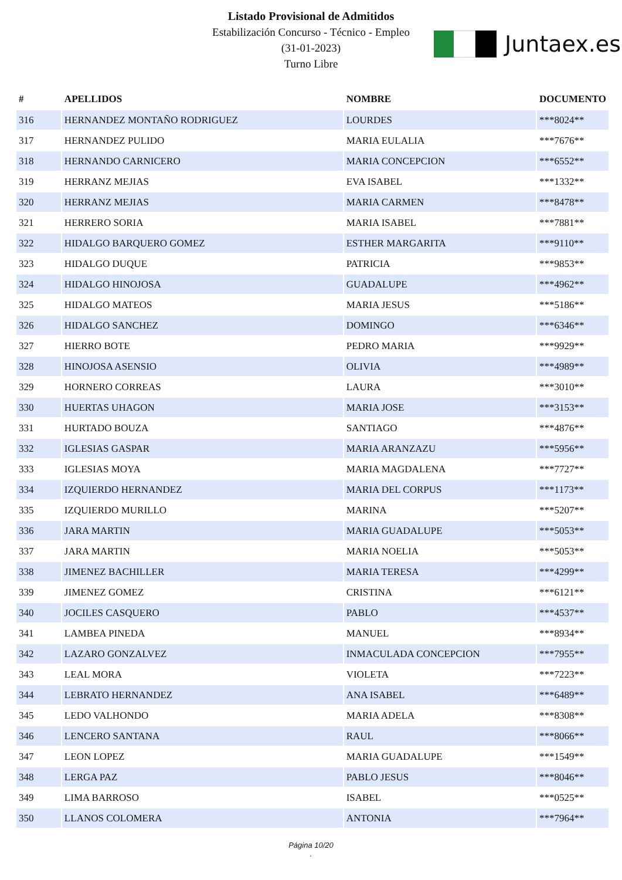Listado Provisional de Admitidos
Estabilización Concurso - Técnico - Empleo
(31-01-2023)
Turno Libre
Juntaex.es
| # | APELLIDOS | NOMBRE | DOCUMENTO |
| --- | --- | --- | --- |
| 316 | HERNANDEZ MONTAÑO RODRIGUEZ | LOURDES | ***8024** |
| 317 | HERNANDEZ PULIDO | MARIA EULALIA | ***7676** |
| 318 | HERNANDO CARNICERO | MARIA CONCEPCION | ***6552** |
| 319 | HERRANZ MEJIAS | EVA ISABEL | ***1332** |
| 320 | HERRANZ MEJIAS | MARIA CARMEN | ***8478** |
| 321 | HERRERO SORIA | MARIA ISABEL | ***7881** |
| 322 | HIDALGO BARQUERO GOMEZ | ESTHER MARGARITA | ***9110** |
| 323 | HIDALGO DUQUE | PATRICIA | ***9853** |
| 324 | HIDALGO HINOJOSA | GUADALUPE | ***4962** |
| 325 | HIDALGO MATEOS | MARIA JESUS | ***5186** |
| 326 | HIDALGO SANCHEZ | DOMINGO | ***6346** |
| 327 | HIERRO BOTE | PEDRO MARIA | ***9929** |
| 328 | HINOJOSA ASENSIO | OLIVIA | ***4989** |
| 329 | HORNERO CORREAS | LAURA | ***3010** |
| 330 | HUERTAS UHAGON | MARIA JOSE | ***3153** |
| 331 | HURTADO BOUZA | SANTIAGO | ***4876** |
| 332 | IGLESIAS GASPAR | MARIA ARANZAZU | ***5956** |
| 333 | IGLESIAS MOYA | MARIA MAGDALENA | ***7727** |
| 334 | IZQUIERDO HERNANDEZ | MARIA DEL CORPUS | ***1173** |
| 335 | IZQUIERDO MURILLO | MARINA | ***5207** |
| 336 | JARA MARTIN | MARIA GUADALUPE | ***5053** |
| 337 | JARA MARTIN | MARIA NOELIA | ***5053** |
| 338 | JIMENEZ BACHILLER | MARIA TERESA | ***4299** |
| 339 | JIMENEZ GOMEZ | CRISTINA | ***6121** |
| 340 | JOCILES CASQUERO | PABLO | ***4537** |
| 341 | LAMBEA PINEDA | MANUEL | ***8934** |
| 342 | LAZARO GONZALVEZ | INMACULADA CONCEPCION | ***7955** |
| 343 | LEAL MORA | VIOLETA | ***7223** |
| 344 | LEBRATO HERNANDEZ | ANA ISABEL | ***6489** |
| 345 | LEDO VALHONDO | MARIA ADELA | ***8308** |
| 346 | LENCERO SANTANA | RAUL | ***8066** |
| 347 | LEON LOPEZ | MARIA GUADALUPE | ***1549** |
| 348 | LERGA PAZ | PABLO JESUS | ***8046** |
| 349 | LIMA BARROSO | ISABEL | ***0525** |
| 350 | LLANOS COLOMERA | ANTONIA | ***7964** |
Página 10/20
.